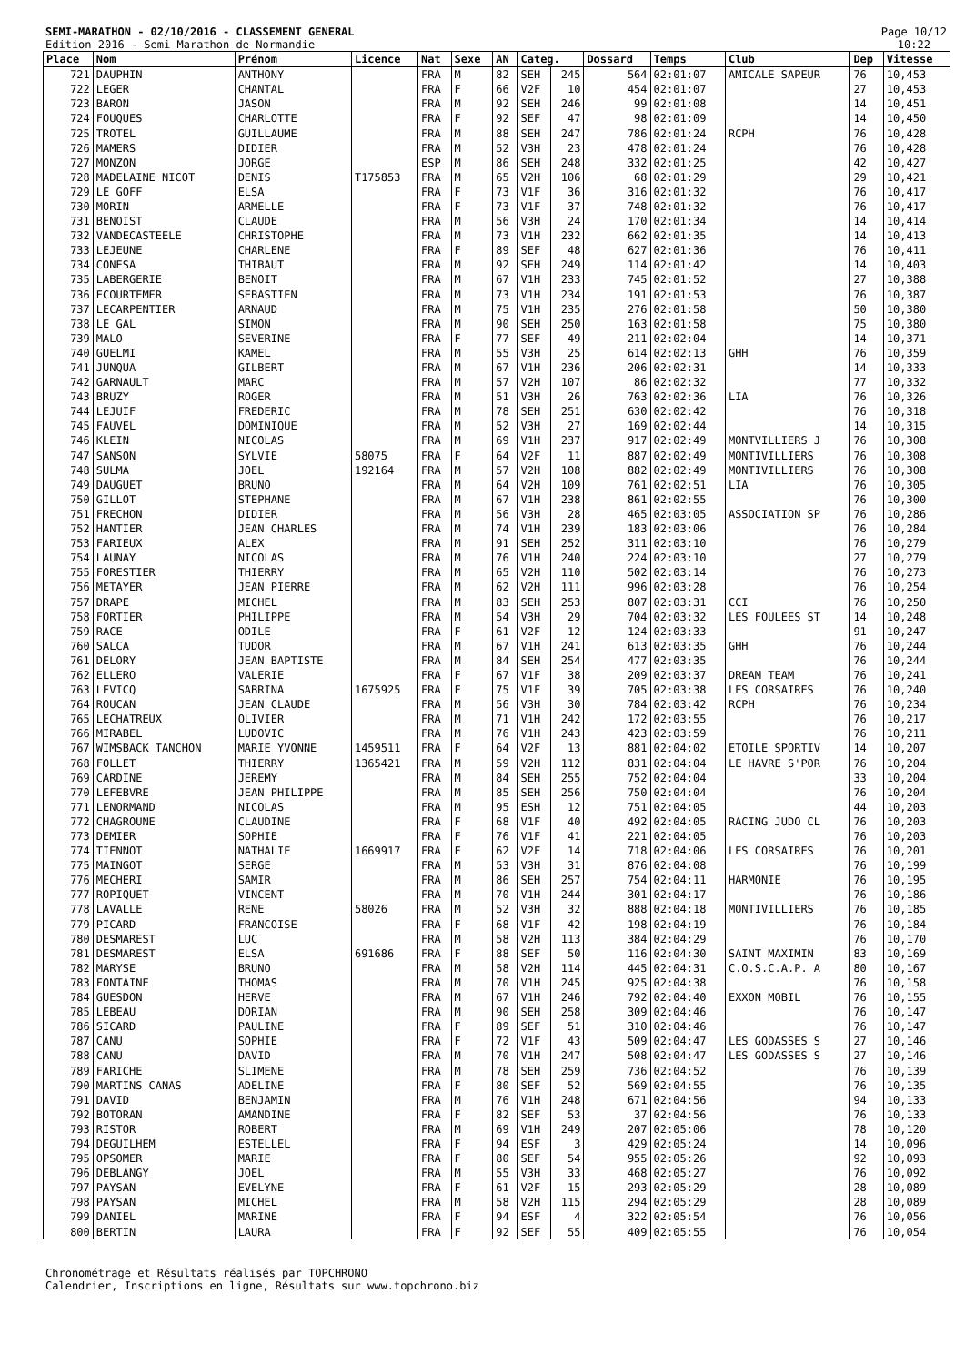SEMI-MARATHON - 02/10/2016 - CLASSEMENT GENERAL
Edition 2016 - Semi Marathon de Normandie
Page 10/12
10:22
| Place | Nom | Prénom | Licence | Nat | Sexe | AN | Categ. | | Dossard | Temps | Club | Dep | Vitesse |
| --- | --- | --- | --- | --- | --- | --- | --- | --- | --- | --- | --- | --- | --- |
| 721 | DAUPHIN | ANTHONY | | FRA | M | 82 | SEH | 245 | 564 | 02:01:07 | AMICALE SAPEUR | 76 | 10,453 |
| 722 | LEGER | CHANTAL | | FRA | F | 66 | V2F | 10 | 454 | 02:01:07 | | 27 | 10,453 |
| 723 | BARON | JASON | | FRA | M | 92 | SEH | 246 | 99 | 02:01:08 | | 14 | 10,451 |
| 724 | FOUQUES | CHARLOTTE | | FRA | F | 92 | SEF | 47 | 98 | 02:01:09 | | 14 | 10,450 |
| 725 | TROTEL | GUILLAUME | | FRA | M | 88 | SEH | 247 | 786 | 02:01:24 | RCPH | 76 | 10,428 |
| 726 | MAMERS | DIDIER | | FRA | M | 52 | V3H | 23 | 478 | 02:01:24 | | 76 | 10,428 |
| 727 | MONZON | JORGE | | ESP | M | 86 | SEH | 248 | 332 | 02:01:25 | | 42 | 10,427 |
| 728 | MADELAINE NICOT | DENIS | T175853 | FRA | M | 65 | V2H | 106 | 68 | 02:01:29 | | 29 | 10,421 |
| 729 | LE GOFF | ELSA | | FRA | F | 73 | V1F | 36 | 316 | 02:01:32 | | 76 | 10,417 |
| 730 | MORIN | ARMELLE | | FRA | F | 73 | V1F | 37 | 748 | 02:01:32 | | 76 | 10,417 |
| 731 | BENOIST | CLAUDE | | FRA | M | 56 | V3H | 24 | 170 | 02:01:34 | | 14 | 10,414 |
| 732 | VANDECASTEELE | CHRISTOPHE | | FRA | M | 73 | V1H | 232 | 662 | 02:01:35 | | 14 | 10,413 |
| 733 | LEJEUNE | CHARLENE | | FRA | F | 89 | SEF | 48 | 627 | 02:01:36 | | 76 | 10,411 |
| 734 | CONESA | THIBAUT | | FRA | M | 92 | SEH | 249 | 114 | 02:01:42 | | 14 | 10,403 |
| 735 | LABERGERIE | BENOIT | | FRA | M | 67 | V1H | 233 | 745 | 02:01:52 | | 27 | 10,388 |
| 736 | ECOURTEMER | SEBASTIEN | | FRA | M | 73 | V1H | 234 | 191 | 02:01:53 | | 76 | 10,387 |
| 737 | LECARPENTIER | ARNAUD | | FRA | M | 75 | V1H | 235 | 276 | 02:01:58 | | 50 | 10,380 |
| 738 | LE GAL | SIMON | | FRA | M | 90 | SEH | 250 | 163 | 02:01:58 | | 75 | 10,380 |
| 739 | MALO | SEVERINE | | FRA | F | 77 | SEF | 49 | 211 | 02:02:04 | | 14 | 10,371 |
| 740 | GUELMI | KAMEL | | FRA | M | 55 | V3H | 25 | 614 | 02:02:13 | GHH | 76 | 10,359 |
| 741 | JUNQUA | GILBERT | | FRA | M | 67 | V1H | 236 | 206 | 02:02:31 | | 14 | 10,333 |
| 742 | GARNAULT | MARC | | FRA | M | 57 | V2H | 107 | 86 | 02:02:32 | | 77 | 10,332 |
| 743 | BRUZY | ROGER | | FRA | M | 51 | V3H | 26 | 763 | 02:02:36 | LIA | 76 | 10,326 |
| 744 | LEJUIF | FREDERIC | | FRA | M | 78 | SEH | 251 | 630 | 02:02:42 | | 76 | 10,318 |
| 745 | FAUVEL | DOMINIQUE | | FRA | M | 52 | V3H | 27 | 169 | 02:02:44 | | 14 | 10,315 |
| 746 | KLEIN | NICOLAS | | FRA | M | 69 | V1H | 237 | 917 | 02:02:49 | MONTVILLIERS J | 76 | 10,308 |
| 747 | SANSON | SYLVIE | 58075 | FRA | F | 64 | V2F | 11 | 887 | 02:02:49 | MONTIVILLIERS | 76 | 10,308 |
| 748 | SULMA | JOEL | 192164 | FRA | M | 57 | V2H | 108 | 882 | 02:02:49 | MONTIVILLIERS | 76 | 10,308 |
| 749 | DAUGUET | BRUNO | | FRA | M | 64 | V2H | 109 | 761 | 02:02:51 | LIA | 76 | 10,305 |
| 750 | GILLOT | STEPHANE | | FRA | M | 67 | V1H | 238 | 861 | 02:02:55 | | 76 | 10,300 |
| 751 | FRECHON | DIDIER | | FRA | M | 56 | V3H | 28 | 465 | 02:03:05 | ASSOCIATION SP | 76 | 10,286 |
| 752 | HANTIER | JEAN CHARLES | | FRA | M | 74 | V1H | 239 | 183 | 02:03:06 | | 76 | 10,284 |
| 753 | FARIEUX | ALEX | | FRA | M | 91 | SEH | 252 | 311 | 02:03:10 | | 76 | 10,279 |
| 754 | LAUNAY | NICOLAS | | FRA | M | 76 | V1H | 240 | 224 | 02:03:10 | | 27 | 10,279 |
| 755 | FORESTIER | THIERRY | | FRA | M | 65 | V2H | 110 | 502 | 02:03:14 | | 76 | 10,273 |
| 756 | METAYER | JEAN PIERRE | | FRA | M | 62 | V2H | 111 | 996 | 02:03:28 | | 76 | 10,254 |
| 757 | DRAPE | MICHEL | | FRA | M | 83 | SEH | 253 | 807 | 02:03:31 | CCI | 76 | 10,250 |
| 758 | FORTIER | PHILIPPE | | FRA | M | 54 | V3H | 29 | 704 | 02:03:32 | LES FOULEES ST | 14 | 10,248 |
| 759 | RACE | ODILE | | FRA | F | 61 | V2F | 12 | 124 | 02:03:33 | | 91 | 10,247 |
| 760 | SALCA | TUDOR | | FRA | M | 67 | V1H | 241 | 613 | 02:03:35 | GHH | 76 | 10,244 |
| 761 | DELORY | JEAN BAPTISTE | | FRA | M | 84 | SEH | 254 | 477 | 02:03:35 | | 76 | 10,244 |
| 762 | ELLERO | VALERIE | | FRA | F | 67 | V1F | 38 | 209 | 02:03:37 | DREAM TEAM | 76 | 10,241 |
| 763 | LEVICQ | SABRINA | 1675925 | FRA | F | 75 | V1F | 39 | 705 | 02:03:38 | LES CORSAIRES | 76 | 10,240 |
| 764 | ROUCAN | JEAN CLAUDE | | FRA | M | 56 | V3H | 30 | 784 | 02:03:42 | RCPH | 76 | 10,234 |
| 765 | LECHATREUX | OLIVIER | | FRA | M | 71 | V1H | 242 | 172 | 02:03:55 | | 76 | 10,217 |
| 766 | MIRABEL | LUDOVIC | | FRA | M | 76 | V1H | 243 | 423 | 02:03:59 | | 76 | 10,211 |
| 767 | WIMSBACK TANCHON | MARIE YVONNE | 1459511 | FRA | F | 64 | V2F | 13 | 881 | 02:04:02 | ETOILE SPORTIV | 14 | 10,207 |
| 768 | FOLLET | THIERRY | 1365421 | FRA | M | 59 | V2H | 112 | 831 | 02:04:04 | LE HAVRE S'POR | 76 | 10,204 |
| 769 | CARDINE | JEREMY | | FRA | M | 84 | SEH | 255 | 752 | 02:04:04 | | 33 | 10,204 |
| 770 | LEFEBVRE | JEAN PHILIPPE | | FRA | M | 85 | SEH | 256 | 750 | 02:04:04 | | 76 | 10,204 |
| 771 | LENORMAND | NICOLAS | | FRA | M | 95 | ESH | 12 | 751 | 02:04:05 | | 44 | 10,203 |
| 772 | CHAGROUNE | CLAUDINE | | FRA | F | 68 | V1F | 40 | 492 | 02:04:05 | RACING JUDO CL | 76 | 10,203 |
| 773 | DEMIER | SOPHIE | | FRA | F | 76 | V1F | 41 | 221 | 02:04:05 | | 76 | 10,203 |
| 774 | TIENNOT | NATHALIE | 1669917 | FRA | F | 62 | V2F | 14 | 718 | 02:04:06 | LES CORSAIRES | 76 | 10,201 |
| 775 | MAINGOT | SERGE | | FRA | M | 53 | V3H | 31 | 876 | 02:04:08 | | 76 | 10,199 |
| 776 | MECHERI | SAMIR | | FRA | M | 86 | SEH | 257 | 754 | 02:04:11 | HARMONIE | 76 | 10,195 |
| 777 | ROPIQUET | VINCENT | | FRA | M | 70 | V1H | 244 | 301 | 02:04:17 | | 76 | 10,186 |
| 778 | LAVALLE | RENE | 58026 | FRA | M | 52 | V3H | 32 | 888 | 02:04:18 | MONTIVILLIERS | 76 | 10,185 |
| 779 | PICARD | FRANCOISE | | FRA | F | 68 | V1F | 42 | 198 | 02:04:19 | | 76 | 10,184 |
| 780 | DESMAREST | LUC | | FRA | M | 58 | V2H | 113 | 384 | 02:04:29 | | 76 | 10,170 |
| 781 | DESMAREST | ELSA | 691686 | FRA | F | 88 | SEF | 50 | 116 | 02:04:30 | SAINT MAXIMIN | 83 | 10,169 |
| 782 | MARYSE | BRUNO | | FRA | M | 58 | V2H | 114 | 445 | 02:04:31 | C.O.S.C.A.P. A | 80 | 10,167 |
| 783 | FONTAINE | THOMAS | | FRA | M | 70 | V1H | 245 | 925 | 02:04:38 | | 76 | 10,158 |
| 784 | GUESDON | HERVE | | FRA | M | 67 | V1H | 246 | 792 | 02:04:40 | EXXON MOBIL | 76 | 10,155 |
| 785 | LEBEAU | DORIAN | | FRA | M | 90 | SEH | 258 | 309 | 02:04:46 | | 76 | 10,147 |
| 786 | SICARD | PAULINE | | FRA | F | 89 | SEF | 51 | 310 | 02:04:46 | | 76 | 10,147 |
| 787 | CANU | SOPHIE | | FRA | F | 72 | V1F | 43 | 509 | 02:04:47 | LES GODASSES S | 27 | 10,146 |
| 788 | CANU | DAVID | | FRA | M | 70 | V1H | 247 | 508 | 02:04:47 | LES GODASSES S | 27 | 10,146 |
| 789 | FARICHE | SLIMENE | | FRA | M | 78 | SEH | 259 | 736 | 02:04:52 | | 76 | 10,139 |
| 790 | MARTINS CANAS | ADELINE | | FRA | F | 80 | SEF | 52 | 569 | 02:04:55 | | 76 | 10,135 |
| 791 | DAVID | BENJAMIN | | FRA | M | 76 | V1H | 248 | 671 | 02:04:56 | | 94 | 10,133 |
| 792 | BOTORAN | AMANDINE | | FRA | F | 82 | SEF | 53 | 37 | 02:04:56 | | 76 | 10,133 |
| 793 | RISTOR | ROBERT | | FRA | M | 69 | V1H | 249 | 207 | 02:05:06 | | 78 | 10,120 |
| 794 | DEGUILHEM | ESTELLEL | | FRA | F | 94 | ESF | 3 | 429 | 02:05:24 | | 14 | 10,096 |
| 795 | OPSOMER | MARIE | | FRA | F | 80 | SEF | 54 | 955 | 02:05:26 | | 92 | 10,093 |
| 796 | DEBLANGY | JOEL | | FRA | M | 55 | V3H | 33 | 468 | 02:05:27 | | 76 | 10,092 |
| 797 | PAYSAN | EVELYNE | | FRA | F | 61 | V2F | 15 | 293 | 02:05:29 | | 28 | 10,089 |
| 798 | PAYSAN | MICHEL | | FRA | M | 58 | V2H | 115 | 294 | 02:05:29 | | 28 | 10,089 |
| 799 | DANIEL | MARINE | | FRA | F | 94 | ESF | 4 | 322 | 02:05:54 | | 76 | 10,056 |
| 800 | BERTIN | LAURA | | FRA | F | 92 | SEF | 55 | 409 | 02:05:55 | | 76 | 10,054 |
Chronométrage et Résultats réalisés par TOPCHRONO
Calendrier, Inscriptions en ligne, Résultats sur www.topchrono.biz